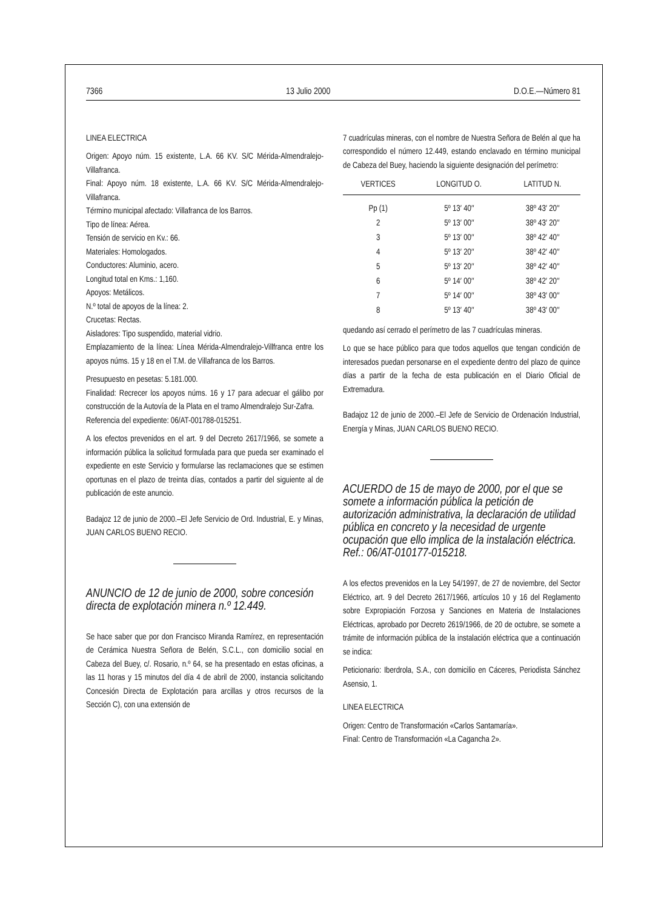7366 13 Julio 2000 D.O.E.—Número 81
LINEA ELECTRICA
Origen: Apoyo núm. 15 existente, L.A. 66 KV. S/C Mérida-Almendralejo-Villafranca.
Final: Apoyo núm. 18 existente, L.A. 66 KV. S/C Mérida-Almendralejo-Villafranca.
Término municipal afectado: Villafranca de los Barros.
Tipo de línea: Aérea.
Tensión de servicio en Kv.: 66.
Materiales: Homologados.
Conductores: Aluminio, acero.
Longitud total en Kms.: 1,160.
Apoyos: Metálicos.
N.º total de apoyos de la línea: 2.
Crucetas: Rectas.
Aisladores: Tipo suspendido, material vidrio.
Emplazamiento de la línea: Línea Mérida-Almendralejo-Villfranca entre los apoyos núms. 15 y 18 en el T.M. de Villafranca de los Barros.
Presupuesto en pesetas: 5.181.000.
Finalidad: Recrecer los apoyos núms. 16 y 17 para adecuar el gálibo por construcción de la Autovía de la Plata en el tramo Almendralejo Sur-Zafra.
Referencia del expediente: 06/AT-001788-015251.
A los efectos prevenidos en el art. 9 del Decreto 2617/1966, se somete a información pública la solicitud formulada para que pueda ser examinado el expediente en este Servicio y formularse las reclamaciones que se estimen oportunas en el plazo de treinta días, contados a partir del siguiente al de publicación de este anuncio.
Badajoz 12 de junio de 2000.–El Jefe Servicio de Ord. Industrial, E. y Minas, JUAN CARLOS BUENO RECIO.
ANUNCIO de 12 de junio de 2000, sobre concesión directa de explotación minera n.º 12.449.
Se hace saber que por don Francisco Miranda Ramírez, en representación de Cerámica Nuestra Señora de Belén, S.C.L., con domicilio social en Cabeza del Buey, c/. Rosario, n.º 64, se ha presentado en estas oficinas, a las 11 horas y 15 minutos del día 4 de abril de 2000, instancia solicitando Concesión Directa de Explotación para arcillas y otros recursos de la Sección C), con una extensión de
7 cuadrículas mineras, con el nombre de Nuestra Señora de Belén al que ha correspondido el número 12.449, estando enclavado en término municipal de Cabeza del Buey, haciendo la siguiente designación del perímetro:
| VERTICES | LONGITUD O. | LATITUD N. |
| --- | --- | --- |
| Pp (1) | 5º 13′ 40″ | 38º 43′ 20″ |
| 2 | 5º 13′ 00″ | 38º 43′ 20″ |
| 3 | 5º 13′ 00″ | 38º 42′ 40″ |
| 4 | 5º 13′ 20″ | 38º 42′ 40″ |
| 5 | 5º 13′ 20″ | 38º 42′ 40″ |
| 6 | 5º 14′ 00″ | 38º 42′ 20″ |
| 7 | 5º 14′ 00″ | 38º 43′ 00″ |
| 8 | 5º 13′ 40″ | 38º 43′ 00″ |
quedando así cerrado el perímetro de las 7 cuadrículas mineras.
Lo que se hace público para que todos aquellos que tengan condición de interesados puedan personarse en el expediente dentro del plazo de quince días a partir de la fecha de esta publicación en el Diario Oficial de Extremadura.
Badajoz 12 de junio de 2000.–El Jefe de Servicio de Ordenación Industrial, Energía y Minas, JUAN CARLOS BUENO RECIO.
ACUERDO de 15 de mayo de 2000, por el que se somete a información pública la petición de autorización administrativa, la declaración de utilidad pública en concreto y la necesidad de urgente ocupación que ello implica de la instalación eléctrica. Ref.: 06/AT-010177-015218.
A los efectos prevenidos en la Ley 54/1997, de 27 de noviembre, del Sector Eléctrico, art. 9 del Decreto 2617/1966, artículos 10 y 16 del Reglamento sobre Expropiación Forzosa y Sanciones en Materia de Instalaciones Eléctricas, aprobado por Decreto 2619/1966, de 20 de octubre, se somete a trámite de información pública de la instalación eléctrica que a continuación se indica:
Peticionario: Iberdrola, S.A., con domicilio en Cáceres, Periodista Sánchez Asensio, 1.
LINEA ELECTRICA
Origen: Centro de Transformación «Carlos Santamaría».
Final: Centro de Transformación «La Cagancha 2».